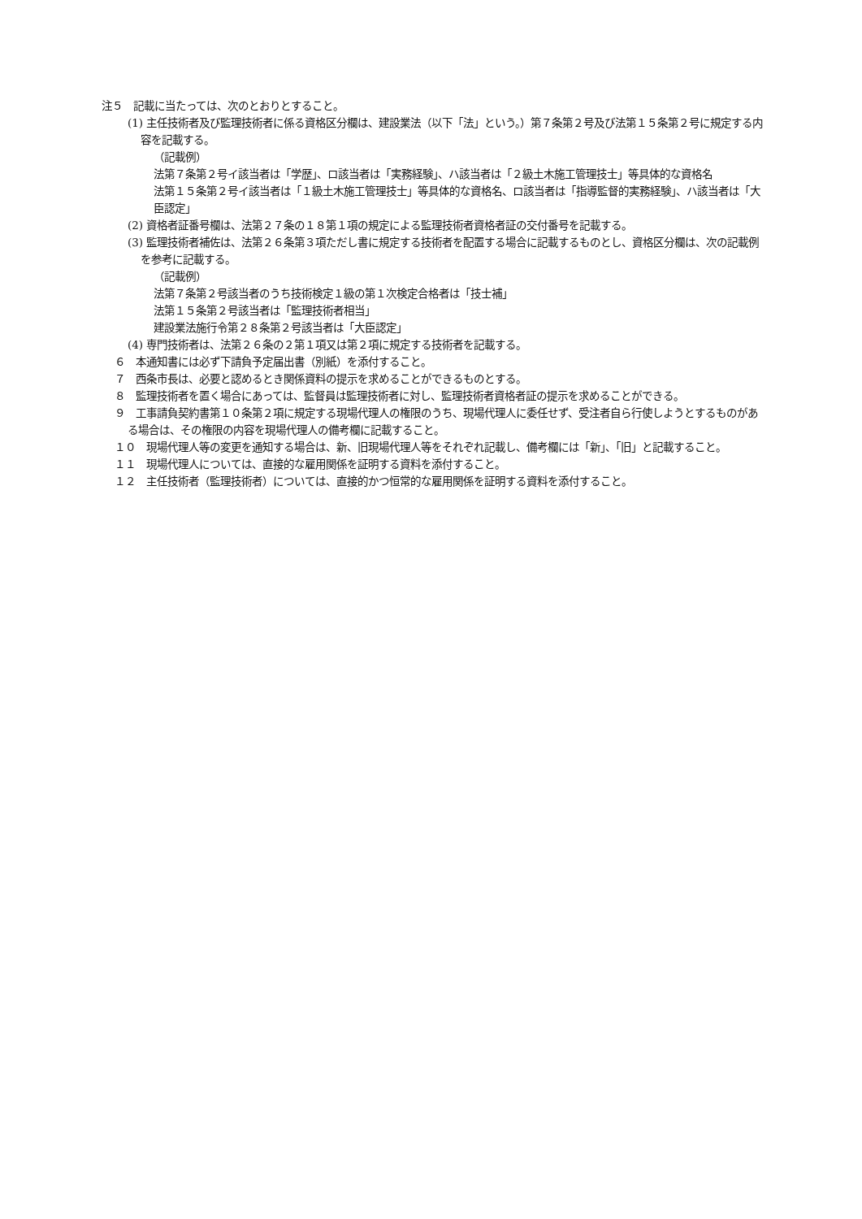注５　記載に当たっては、次のとおりとすること。
(1) 主任技術者及び監理技術者に係る資格区分欄は、建設業法（以下「法」という。）第７条第２号及び法第１５条第２号に規定する内容を記載する。
（記載例）
法第７条第２号イ該当者は「学歴」、ロ該当者は「実務経験」、ハ該当者は「２級土木施工管理技士」等具体的な資格名
法第１５条第２号イ該当者は「１級土木施工管理技士」等具体的な資格名、ロ該当者は「指導監督的実務経験」、ハ該当者は「大臣認定」
(2) 資格者証番号欄は、法第２７条の１８第１項の規定による監理技術者資格者証の交付番号を記載する。
(3) 監理技術者補佐は、法第２６条第３項ただし書に規定する技術者を配置する場合に記載するものとし、資格区分欄は、次の記載例を参考に記載する。
（記載例）
法第７条第２号該当者のうち技術検定１級の第１次検定合格者は「技士補」
法第１５条第２号該当者は「監理技術者相当」
建設業法施行令第２８条第２号該当者は「大臣認定」
(4) 専門技術者は、法第２６条の２第１項又は第２項に規定する技術者を記載する。
６　本通知書には必ず下請負予定届出書（別紙）を添付すること。
７　西条市長は、必要と認めるとき関係資料の提示を求めることができるものとする。
８　監理技術者を置く場合にあっては、監督員は監理技術者に対し、監理技術者資格者証の提示を求めることができる。
９　工事請負契約書第１０条第２項に規定する現場代理人の権限のうち、現場代理人に委任せず、受注者自ら行使しようとするものがある場合は、その権限の内容を現場代理人の備考欄に記載すること。
１０　現場代理人等の変更を通知する場合は、新、旧現場代理人等をそれぞれ記載し、備考欄には「新」、「旧」と記載すること。
１１　現場代理人については、直接的な雇用関係を証明する資料を添付すること。
１２　主任技術者（監理技術者）については、直接的かつ恒常的な雇用関係を証明する資料を添付すること。